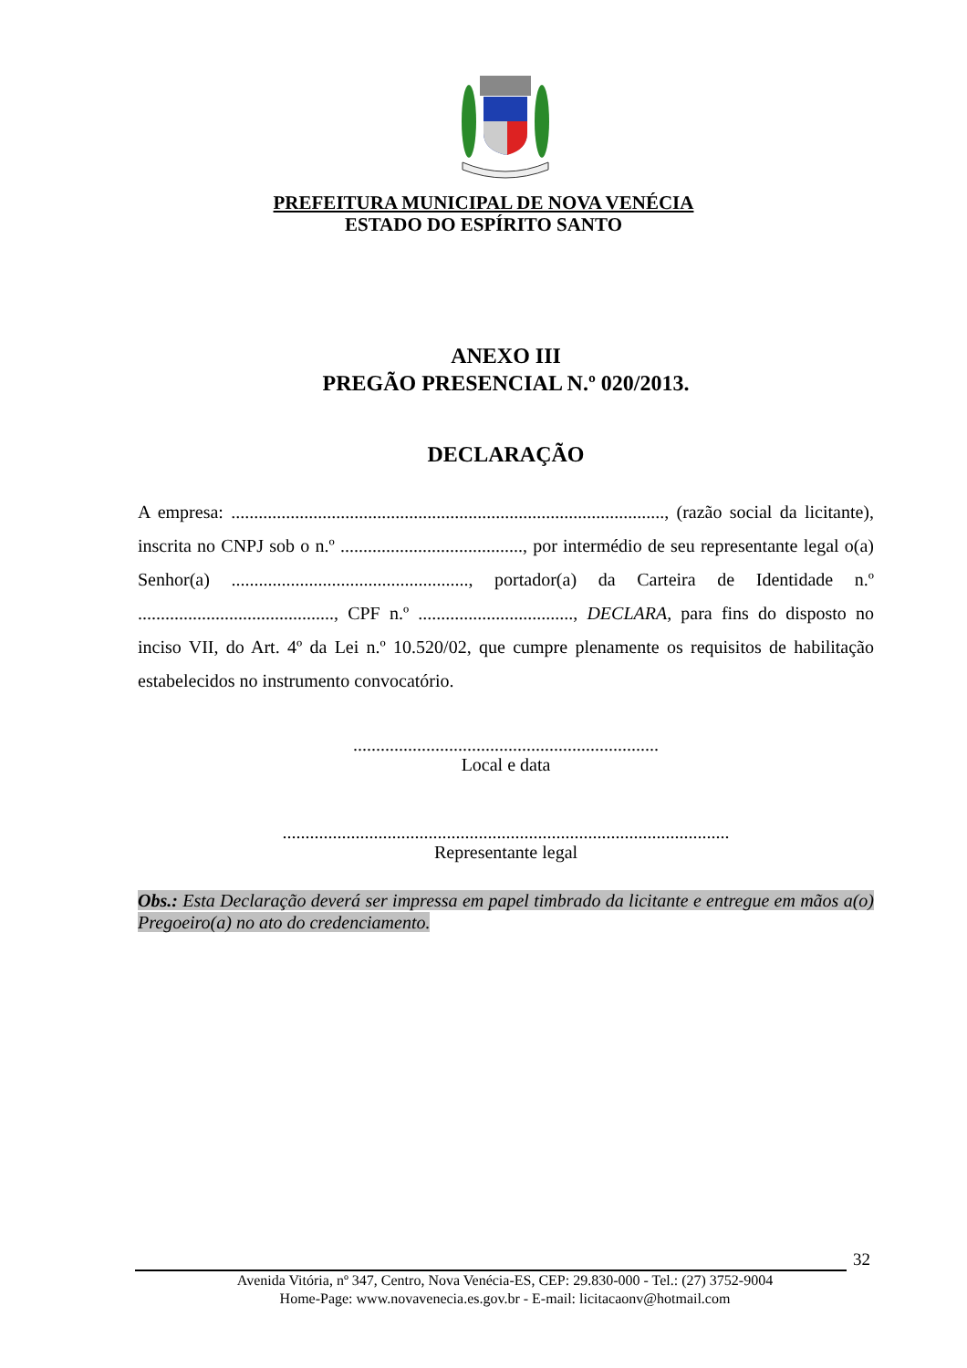PREFEITURA MUNICIPAL DE NOVA VENÉCIA
ESTADO DO ESPÍRITO SANTO
ANEXO III
PREGÃO PRESENCIAL N.º 020/2013.
DECLARAÇÃO
A empresa: ..............................................................................................., (razão social da licitante), inscrita no CNPJ sob o n.º ........................................, por intermédio de seu representante legal o(a) Senhor(a) ...................................................., portador(a) da Carteira de Identidade n.º ..........................................., CPF n.º .................................., DECLARA, para fins do disposto no inciso VII, do Art. 4º da Lei n.º 10.520/02, que cumpre plenamente os requisitos de habilitação estabelecidos no instrumento convocatório.
...................................................................
Local e data
..................................................................................................
Representante legal
Obs.: Esta Declaração deverá ser impressa em papel timbrado da licitante e entregue em mãos a(o) Pregoeiro(a) no ato do credenciamento.
32
Avenida Vitória, nº 347, Centro, Nova Venécia-ES, CEP: 29.830-000 - Tel.: (27) 3752-9004
Home-Page: www.novavenecia.es.gov.br - E-mail: licitacaonv@hotmail.com